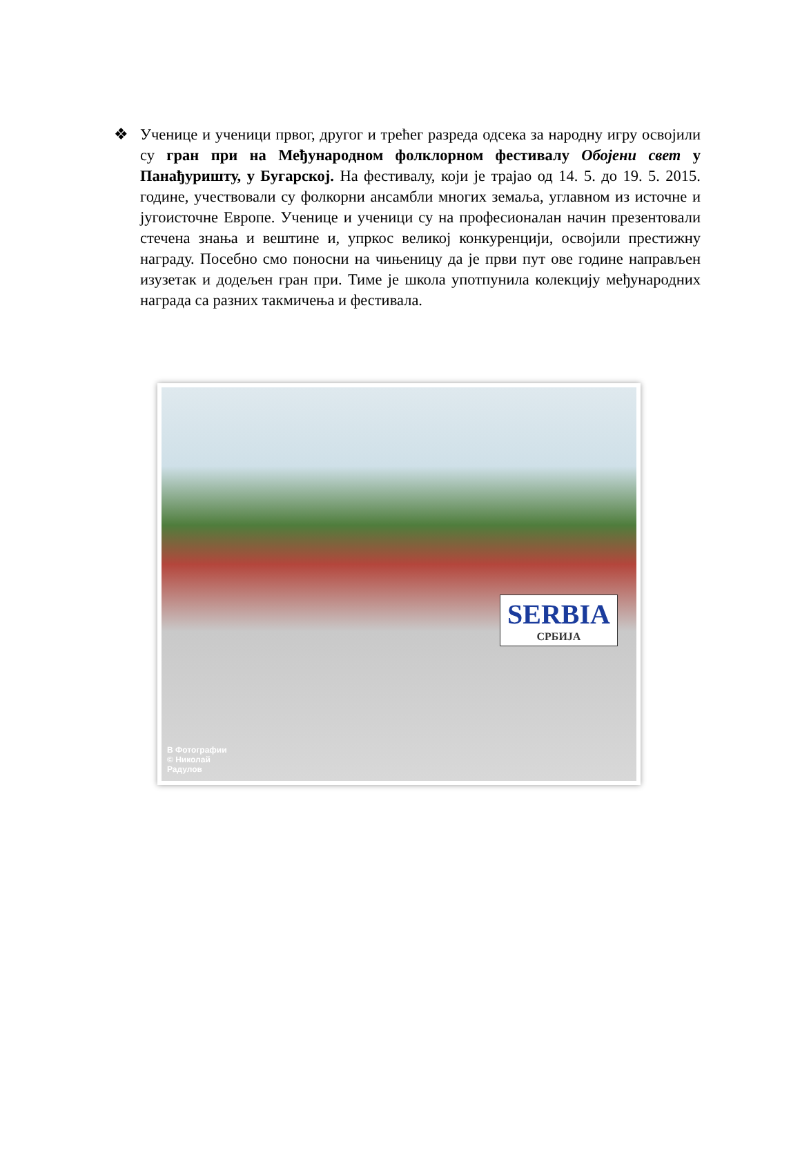❖ Ученице и ученици првог, другог и трећег разреда одсека за народну игру освојили су гран при на Међународном фолклорном фестивалу Обојени свет у Панађуришту, у Бугарској. На фестивалу, који је трајао од 14. 5. до 19. 5. 2015. године, учествовали су фолкорни ансамбли многих земаља, углавном из источне и југоисточне Европе. Ученице и ученици су на професионалан начин презентовали стечена знања и вештине и, упркос великој конкуренцији, освојили престижну награду. Посебно смо поносни на чињеницу да је први пут ове године направљен изузетак и додељен гран при. Тиме је школа употпунила колекцију међународних награда са разних такмичења и фестивала.
SERBIA
СРБИЈА
B Фотографии
© Николай
Радулов